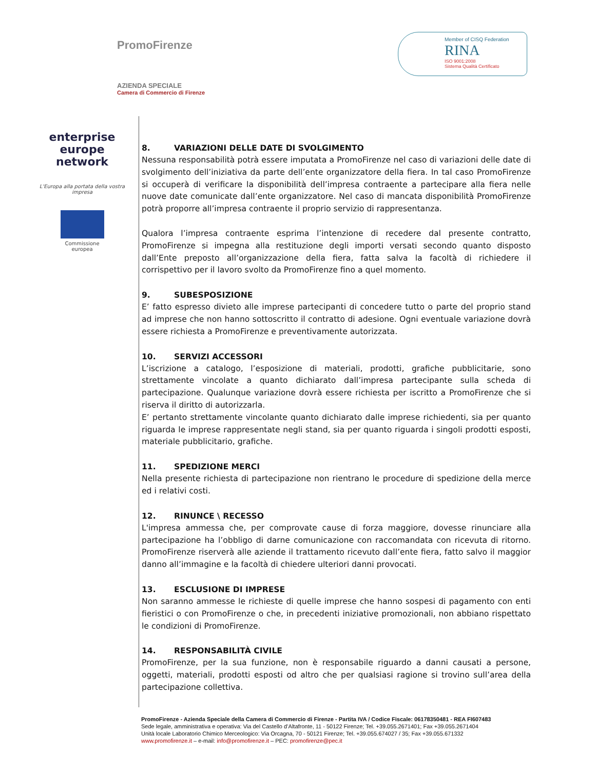PromoFirenze
AZIENDA SPECIALE
Camera di Commercio di Firenze
Member of CISQ Federation
RINA
ISO 9001:2008
Sistema Qualità Certificato
enterprise
europe
network
L'Europa alla portata della vostra impresa
Commissione
europea
8. VARIAZIONI DELLE DATE DI SVOLGIMENTO
Nessuna responsabilità potrà essere imputata a PromoFirenze nel caso di variazioni delle date di svolgimento dell’iniziativa da parte dell’ente organizzatore della fiera. In tal caso PromoFirenze si occuperà di verificare la disponibilità dell’impresa contraente a partecipare alla fiera nelle nuove date comunicate dall’ente organizzatore. Nel caso di mancata disponibilità PromoFirenze potrà proporre all’impresa contraente il proprio servizio di rappresentanza.
Qualora l’impresa contraente esprima l’intenzione di recedere dal presente contratto, PromoFirenze si impegna alla restituzione degli importi versati secondo quanto disposto dall’Ente preposto all’organizzazione della fiera, fatta salva la facoltà di richiedere il corrispettivo per il lavoro svolto da PromoFirenze fino a quel momento.
9. SUBESPOSIZIONE
E’ fatto espresso divieto alle imprese partecipanti di concedere tutto o parte del proprio stand ad imprese che non hanno sottoscritto il contratto di adesione. Ogni eventuale variazione dovrà essere richiesta a PromoFirenze e preventivamente autorizzata.
10. SERVIZI ACCESSORI
L’iscrizione a catalogo, l’esposizione di materiali, prodotti, grafiche pubblicitarie, sono strettamente vincolate a quanto dichiarato dall’impresa partecipante sulla scheda di partecipazione. Qualunque variazione dovrà essere richiesta per iscritto a PromoFirenze che si riserva il diritto di autorizzarla.
E’ pertanto strettamente vincolante quanto dichiarato dalle imprese richiedenti, sia per quanto riguarda le imprese rappresentate negli stand, sia per quanto riguarda i singoli prodotti esposti, materiale pubblicitario, grafiche.
11. SPEDIZIONE MERCI
Nella presente richiesta di partecipazione non rientrano le procedure di spedizione della merce ed i relativi costi.
12. RINUNCE \ RECESSO
L'impresa ammessa che, per comprovate cause di forza maggiore, dovesse rinunciare alla partecipazione ha l’obbligo di darne comunicazione con raccomandata con ricevuta di ritorno. PromoFirenze riserverà alle aziende il trattamento ricevuto dall’ente fiera, fatto salvo il maggior danno all’immagine e la facoltà di chiedere ulteriori danni provocati.
13. ESCLUSIONE DI IMPRESE
Non saranno ammesse le richieste di quelle imprese che hanno sospesi di pagamento con enti fieristici o con PromoFirenze o che, in precedenti iniziative promozionali, non abbiano rispettato le condizioni di PromoFirenze.
14. RESPONSABILITÀ CIVILE
PromoFirenze, per la sua funzione, non è responsabile riguardo a danni causati a persone, oggetti, materiali, prodotti esposti od altro che per qualsiasi ragione si trovino sull’area della partecipazione collettiva.
PromoFirenze - Azienda Speciale della Camera di Commercio di Firenze - Partita IVA / Codice Fiscale: 06178350481 - REA FI607483
Sede legale, amministrativa e operativa: Via del Castello d’Altafronte, 11 - 50122 Firenze; Tel. +39.055.2671401; Fax +39.055.2671404
Unità locale Laboratorio Chimico Merceologico: Via Orcagna, 70 - 50121 Firenze; Tel. +39.055.674027 / 35; Fax +39.055.671332
www.promofirenze.it – e-mail: info@promofirenze.it – PEC: promofirenze@pec.it